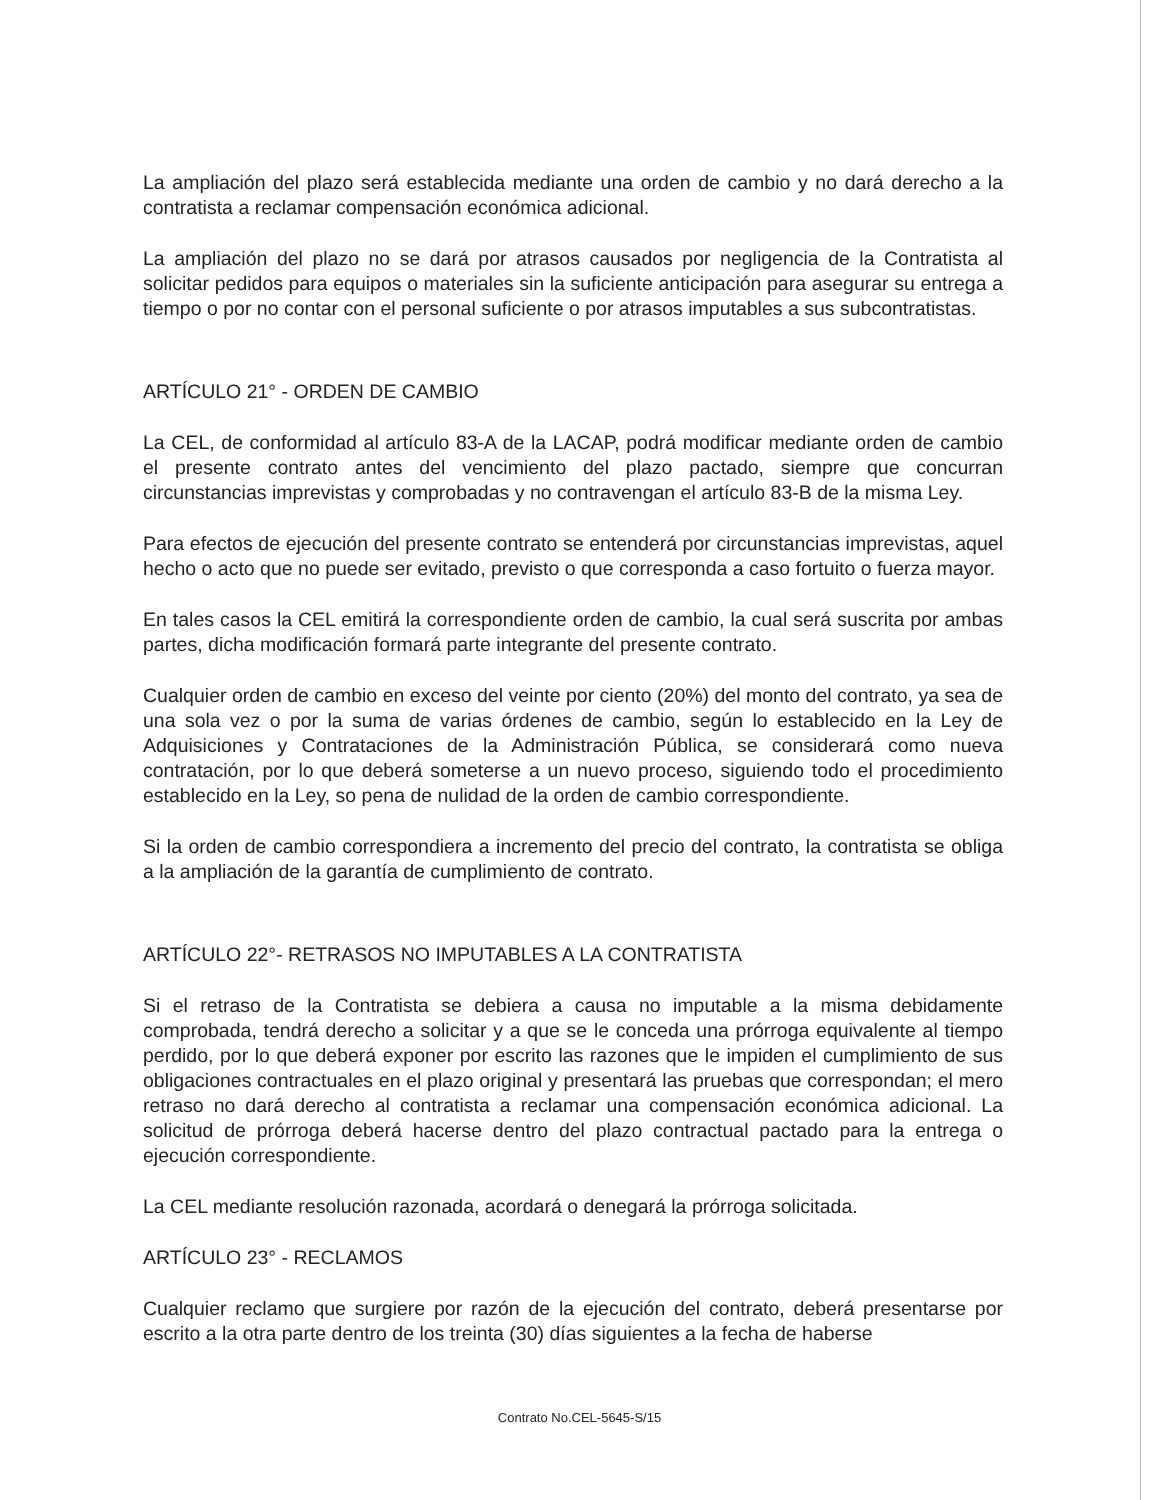La ampliación del plazo será establecida mediante una orden de cambio y no dará derecho a la contratista a reclamar compensación económica adicional.
La ampliación del plazo no se dará por atrasos causados por negligencia de la Contratista al solicitar pedidos para equipos o materiales sin la suficiente anticipación para asegurar su entrega a tiempo o por no contar con el personal suficiente o por atrasos imputables a sus subcontratistas.
ARTÍCULO 21° - ORDEN DE CAMBIO
La CEL, de conformidad al artículo 83-A de la LACAP, podrá modificar mediante orden de cambio el presente contrato antes del vencimiento del plazo pactado, siempre que concurran circunstancias imprevistas y comprobadas y no contravengan el artículo 83-B de la misma Ley.
Para efectos de ejecución del presente contrato se entenderá por circunstancias imprevistas, aquel hecho o acto que no puede ser evitado, previsto o que corresponda a caso fortuito o fuerza mayor.
En tales casos la CEL emitirá la correspondiente orden de cambio, la cual será suscrita por ambas partes, dicha modificación formará parte integrante del presente contrato.
Cualquier orden de cambio en exceso del veinte por ciento (20%) del monto del contrato, ya sea de una sola vez o por la suma de varias órdenes de cambio, según lo establecido en la Ley de Adquisiciones y Contrataciones de la Administración Pública, se considerará como nueva contratación, por lo que deberá someterse a un nuevo proceso, siguiendo todo el procedimiento establecido en la Ley, so pena de nulidad de la orden de cambio correspondiente.
Si la orden de cambio correspondiera a incremento del precio del contrato, la contratista se obliga a la ampliación de la garantía de cumplimiento de contrato.
ARTÍCULO 22°- RETRASOS NO IMPUTABLES A LA CONTRATISTA
Si el retraso de la Contratista se debiera a causa no imputable a la misma debidamente comprobada, tendrá derecho a solicitar y a que se le conceda una prórroga equivalente al tiempo perdido, por lo que deberá exponer por escrito las razones que le impiden el cumplimiento de sus obligaciones contractuales en el plazo original y presentará las pruebas que correspondan; el mero retraso no dará derecho al contratista a reclamar una compensación económica adicional. La solicitud de prórroga deberá hacerse dentro del plazo contractual pactado para la entrega o ejecución correspondiente.
La CEL mediante resolución razonada, acordará o denegará la prórroga solicitada.
ARTÍCULO 23° - RECLAMOS
Cualquier reclamo que surgiere por razón de la ejecución del contrato, deberá presentarse por escrito a la otra parte dentro de los treinta (30) días siguientes a la fecha de haberse
Contrato No.CEL-5645-S/15